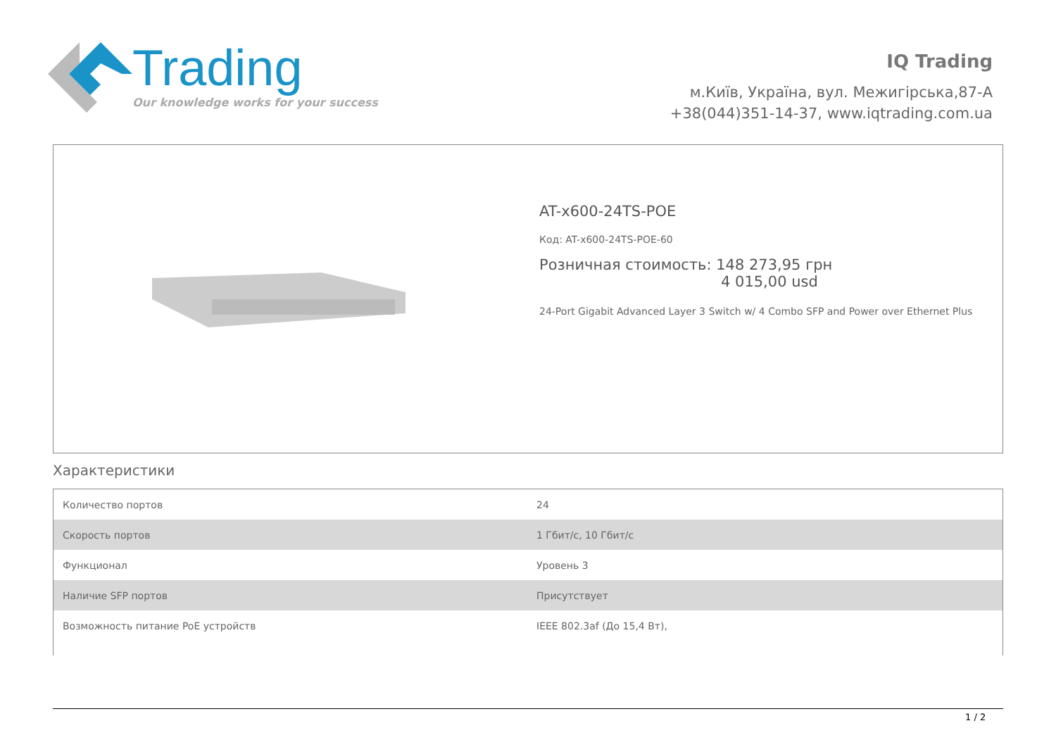Trading
Our knowledge works for your success
IQ Trading
м.Київ, Україна, вул. Межигірська,87-А
+38(044)351-14-37, www.iqtrading.com.ua
AT-x600-24TS-POE
Код: AT-x600-24TS-POE-60
Розничная стоимость: 148 273,95 грн
4 015,00 usd
24-Port Gigabit Advanced Layer 3 Switch w/ 4 Combo SFP and Power over Ethernet Plus
Характеристики
| Количество портов | 24 |
| Скорость портов | 1 Гбит/с, 10 Гбит/с |
| Функционал | Уровень 3 |
| Наличие SFP портов | Присутствует |
| Возможность питание PoE устройств | IEEE 802.3af (До 15,4 Вт), |
1 / 2